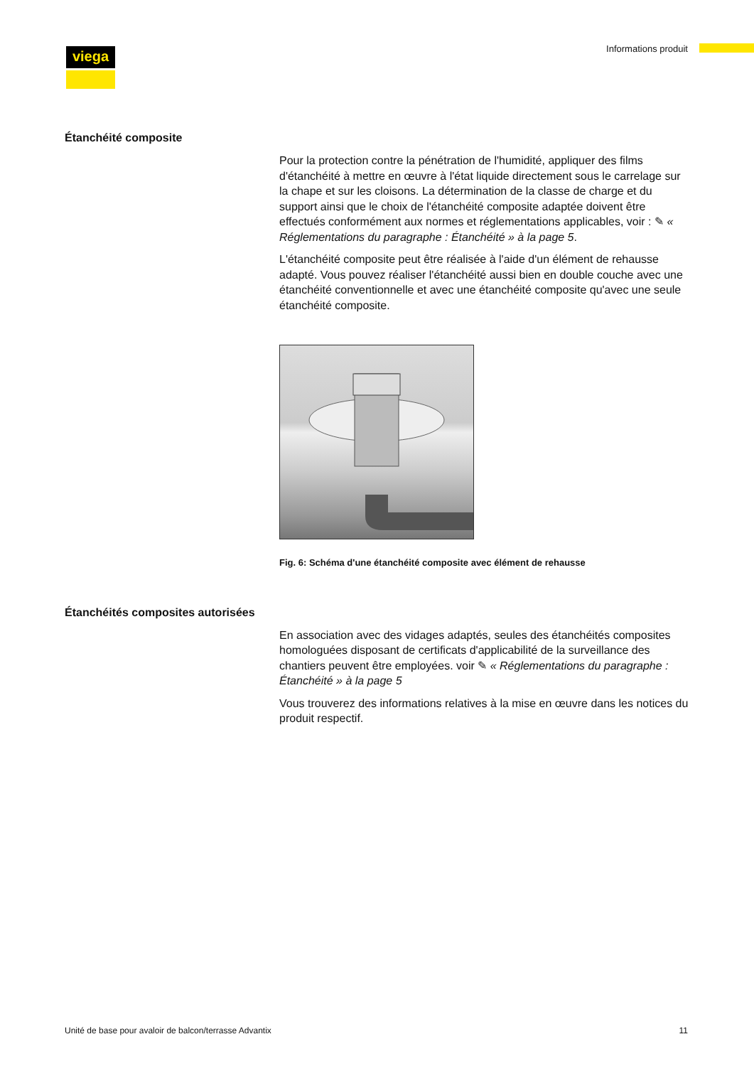viega Informations produit
Étanchéité composite
Pour la protection contre la pénétration de l'humidité, appliquer des films d'étanchéité à mettre en œuvre à l'état liquide directement sous le carrelage sur la chape et sur les cloisons. La détermination de la classe de charge et du support ainsi que le choix de l'étanchéité composite adaptée doivent être effectués conformément aux normes et réglementations applicables, voir : ✎ « Réglementations du paragraphe : Étanchéité » à la page 5.
L'étanchéité composite peut être réalisée à l'aide d'un élément de rehausse adapté. Vous pouvez réaliser l'étanchéité aussi bien en double couche avec une étanchéité conventionnelle et avec une étanchéité composite qu'avec une seule étanchéité composite.
Fig. 6: Schéma d'une étanchéité composite avec élément de rehausse
Étanchéités composites autorisées
En association avec des vidages adaptés, seules des étanchéités composites homologuées disposant de certificats d'applicabilité de la surveillance des chantiers peuvent être employées. voir ✎ « Réglementations du paragraphe : Étanchéité » à la page 5
Vous trouverez des informations relatives à la mise en œuvre dans les notices du produit respectif.
Unité de base pour avaloir de balcon/terrasse Advantix 11